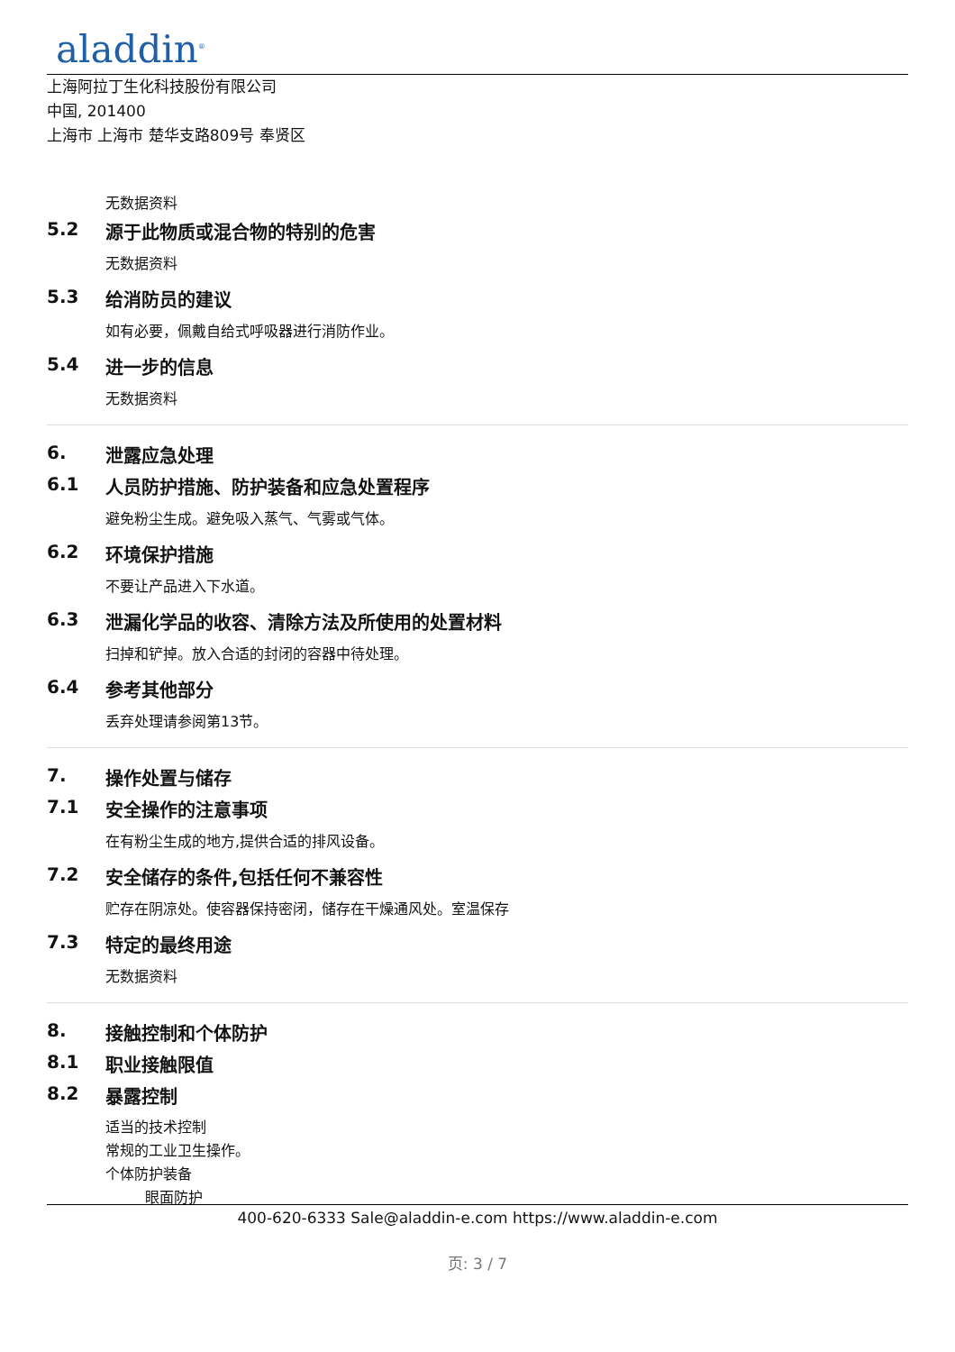aladdin<sup>®</sup>
上海阿拉丁生化科技股份有限公司
中国, 201400
上海市 上海市 楚华支路809号 奉贤区
无数据资料
5.2 源于此物质或混合物的特别的危害
无数据资料
5.3 给消防员的建议
如有必要，佩戴自给式呼吸器进行消防作业。
5.4 进一步的信息
无数据资料
6. 泄露应急处理
6.1 人员防护措施、防护装备和应急处置程序
避免粉尘生成。避免吸入蒸气、气雾或气体。
6.2 环境保护措施
不要让产品进入下水道。
6.3 泄漏化学品的收容、清除方法及所使用的处置材料
扫掉和铲掉。放入合适的封闭的容器中待处理。
6.4 参考其他部分
丢弃处理请参阅第13节。
7. 操作处置与储存
7.1 安全操作的注意事项
在有粉尘生成的地方,提供合适的排风设备。
7.2 安全储存的条件,包括任何不兼容性
贮存在阴凉处。使容器保持密闭，储存在干燥通风处。室温保存
7.3 特定的最终用途
无数据资料
8. 接触控制和个体防护
8.1 职业接触限值
8.2 暴露控制
适当的技术控制
常规的工业卫生操作。
个体防护装备
眼面防护
400-620-6333 Sale@aladdin-e.com https://www.aladdin-e.com
页: 3 / 7